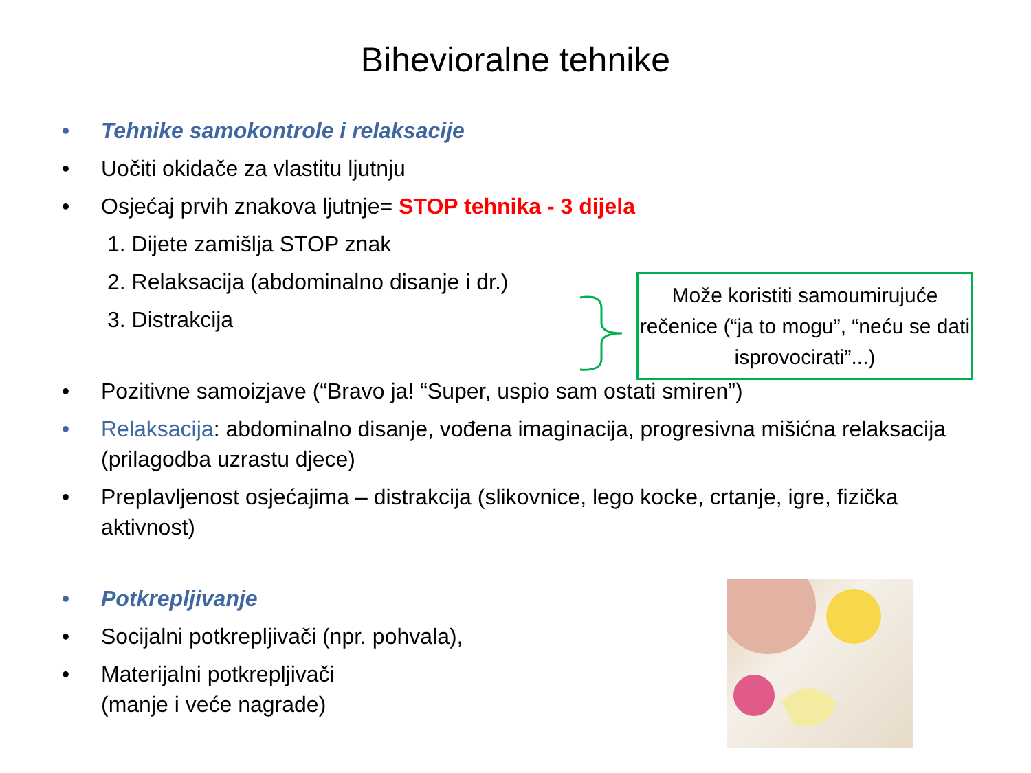Bihevioralne tehnike
• Tehnike samokontrole i relaksacije
• Uočiti okidače za vlastitu ljutnju
• Osjećaj prvih znakova ljutnje= STOP tehnika - 3 dijela
1. Dijete zamišlja STOP znak
2. Relaksacija (abdominalno disanje i dr.)
3. Distrakcija
• Pozitivne samoizjave (“Bravo ja! “Super, uspio sam ostati smiren”)
• Relaksacija: abdominalno disanje, vođena imaginacija, progresivna mišićna relaksacija (prilagodba uzrastu djece)
• Preplavljenost osjećajima – distrakcija (slikovnice, lego kocke, crtanje, igre, fizička aktivnost)
• Potkrepljivanje
• Socijalni potkrepljivači (npr. pohvala),
• Materijalni potkrepljivači
(manje i veće nagrade)
Može koristiti samoumirujuće rečenice (“ja to mogu”, “neću se dati isprovocirati”...)